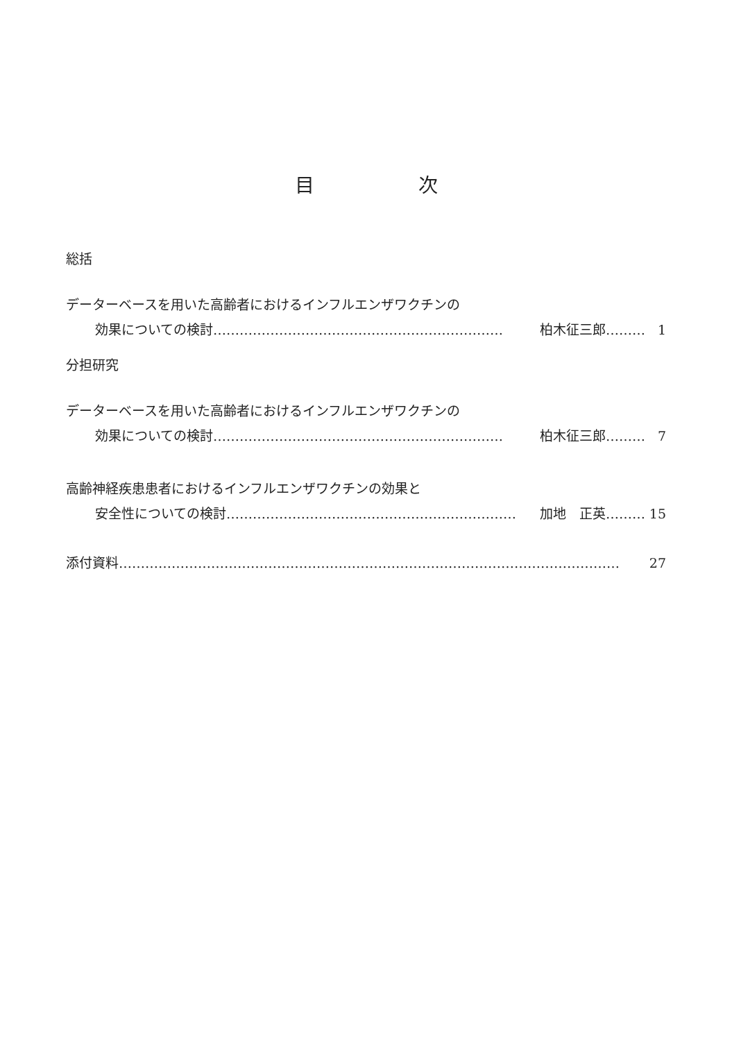目次
総括
データーベースを用いた高齢者におけるインフルエンザワクチンの
効果についての検討 ………………………………………………………… 柏木征三郎……… 1
分担研究
データーベースを用いた高齢者におけるインフルエンザワクチンの
効果についての検討 ………………………………………………………… 柏木征三郎……… 7
高齢神経疾患患者におけるインフルエンザワクチンの効果と
安全性についての検討 ………………………………………………………… 加地　正英……… 15
添付資料 …………………………………………………………………………………………………… 27